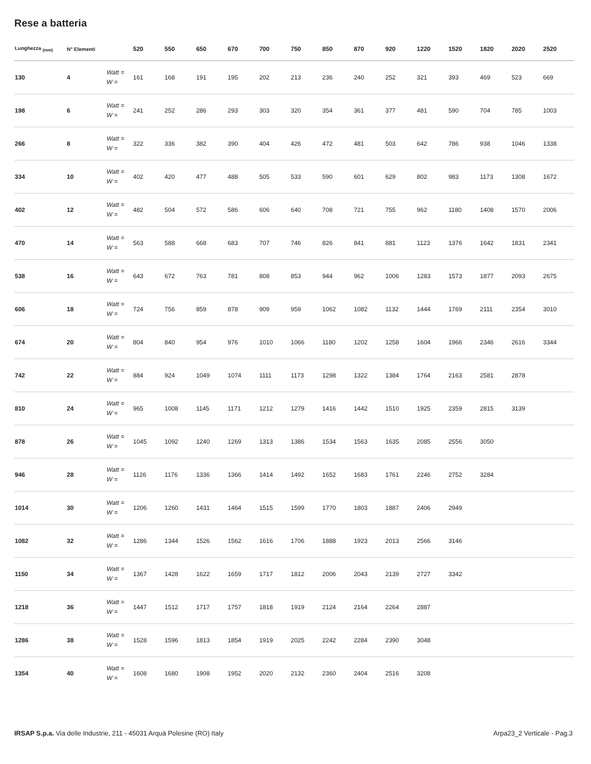Rese a batteria
| Lunghezza <sub>(mm)</sub> | N° Elementi | | 520 | 550 | 650 | 670 | 700 | 750 | 850 | 870 | 920 | 1220 | 1520 | 1820 | 2020 | 2520 |
| --- | --- | --- | --- | --- | --- | --- | --- | --- | --- | --- | --- | --- | --- | --- | --- | --- |
| 130 | 4 | Watt = W = | 161 | 168 | 191 | 195 | 202 | 213 | 236 | 240 | 252 | 321 | 393 | 469 | 523 | 669 |
| 198 | 6 | Watt = W = | 241 | 252 | 286 | 293 | 303 | 320 | 354 | 361 | 377 | 481 | 590 | 704 | 785 | 1003 |
| 266 | 8 | Watt = W = | 322 | 336 | 382 | 390 | 404 | 426 | 472 | 481 | 503 | 642 | 786 | 938 | 1046 | 1338 |
| 334 | 10 | Watt = W = | 402 | 420 | 477 | 488 | 505 | 533 | 590 | 601 | 629 | 802 | 983 | 1173 | 1308 | 1672 |
| 402 | 12 | Watt = W = | 482 | 504 | 572 | 586 | 606 | 640 | 708 | 721 | 755 | 962 | 1180 | 1408 | 1570 | 2006 |
| 470 | 14 | Watt = W = | 563 | 588 | 668 | 683 | 707 | 746 | 826 | 841 | 881 | 1123 | 1376 | 1642 | 1831 | 2341 |
| 538 | 16 | Watt = W = | 643 | 672 | 763 | 781 | 808 | 853 | 944 | 962 | 1006 | 1283 | 1573 | 1877 | 2093 | 2675 |
| 606 | 18 | Watt = W = | 724 | 756 | 859 | 878 | 909 | 959 | 1062 | 1082 | 1132 | 1444 | 1769 | 2111 | 2354 | 3010 |
| 674 | 20 | Watt = W = | 804 | 840 | 954 | 976 | 1010 | 1066 | 1180 | 1202 | 1258 | 1604 | 1966 | 2346 | 2616 | 3344 |
| 742 | 22 | Watt = W = | 884 | 924 | 1049 | 1074 | 1111 | 1173 | 1298 | 1322 | 1384 | 1764 | 2163 | 2581 | 2878 | |
| 810 | 24 | Watt = W = | 965 | 1008 | 1145 | 1171 | 1212 | 1279 | 1416 | 1442 | 1510 | 1925 | 2359 | 2815 | 3139 | |
| 878 | 26 | Watt = W = | 1045 | 1092 | 1240 | 1269 | 1313 | 1386 | 1534 | 1563 | 1635 | 2085 | 2556 | 3050 | | |
| 946 | 28 | Watt = W = | 1126 | 1176 | 1336 | 1366 | 1414 | 1492 | 1652 | 1683 | 1761 | 2246 | 2752 | 3284 | | |
| 1014 | 30 | Watt = W = | 1206 | 1260 | 1431 | 1464 | 1515 | 1599 | 1770 | 1803 | 1887 | 2406 | 2949 | | | |
| 1082 | 32 | Watt = W = | 1286 | 1344 | 1526 | 1562 | 1616 | 1706 | 1888 | 1923 | 2013 | 2566 | 3146 | | | |
| 1150 | 34 | Watt = W = | 1367 | 1428 | 1622 | 1659 | 1717 | 1812 | 2006 | 2043 | 2139 | 2727 | 3342 | | | |
| 1218 | 36 | Watt = W = | 1447 | 1512 | 1717 | 1757 | 1818 | 1919 | 2124 | 2164 | 2264 | 2887 | | | | |
| 1286 | 38 | Watt = W = | 1528 | 1596 | 1813 | 1854 | 1919 | 2025 | 2242 | 2284 | 2390 | 3048 | | | | |
| 1354 | 40 | Watt = W = | 1608 | 1680 | 1908 | 1952 | 2020 | 2132 | 2360 | 2404 | 2516 | 3208 | | | | |
IRSAP S.p.a. Via delle Industrie, 211 - 45031 Arquà Polesine (RO) Italy Arpa23_2 Verticale - Pag.3